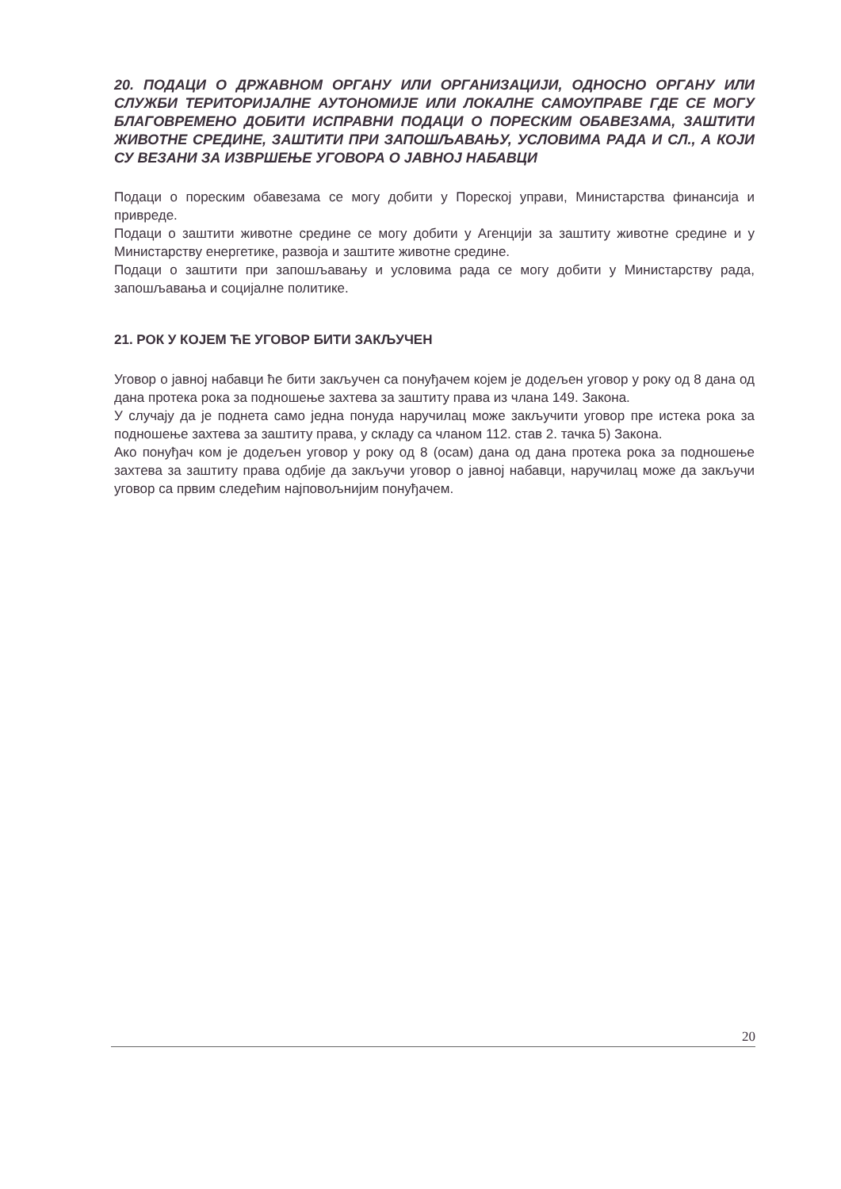20. ПОДАЦИ О ДРЖАВНОМ ОРГАНУ ИЛИ ОРГАНИЗАЦИЈИ, ОДНОСНО ОРГАНУ ИЛИ СЛУЖБИ ТЕРИТОРИЈАЛНЕ АУТОНОМИЈЕ ИЛИ ЛОКАЛНЕ САМОУПРАВЕ ГДЕ СЕ МОГУ БЛАГОВРЕМЕНО ДОБИТИ ИСПРАВНИ ПОДАЦИ О ПОРЕСКИМ ОБАВЕЗАМА, ЗАШТИТИ ЖИВОТНЕ СРЕДИНЕ, ЗАШТИТИ ПРИ ЗАПОШЉАВАЊУ, УСЛОВИМА РАДА И СЛ., А КОЈИ СУ ВЕЗАНИ ЗА ИЗВРШЕЊЕ УГОВОРА О ЈАВНОЈ НАБАВЦИ
Подаци о пореским обавезама се могу добити у Пореској управи, Министарства финансија и привреде.
Подаци о заштити животне средине се могу добити у Агенцији за заштиту животне средине и у Министарству енергетике, развоја и заштите животне средине.
Подаци о заштити при запошљавању и условима рада се могу добити у Министарству рада, запошљавања и социјалне политике.
21. РОК У КОЈЕМ ЋЕ УГОВОР БИТИ ЗАКЉУЧЕН
Уговор о јавној набавци ће бити закључен са понуђачем којем је додељен уговор у року од 8 дана од дана протека рока за подношење захтева за заштиту права из члана 149. Закона.
У случају да је поднета само једна понуда наручилац може закључити уговор пре истека рока за подношење захтева за заштиту права, у складу са чланом 112. став 2. тачка 5) Закона.
Ако понуђач ком је додељен уговор у року од 8 (осам) дана од дана протека рока за подношење захтева за заштиту права одбије да закључи уговор о јавној набавци, наручилац може да закључи уговор са првим следећим најповољнијим понуђачем.
20